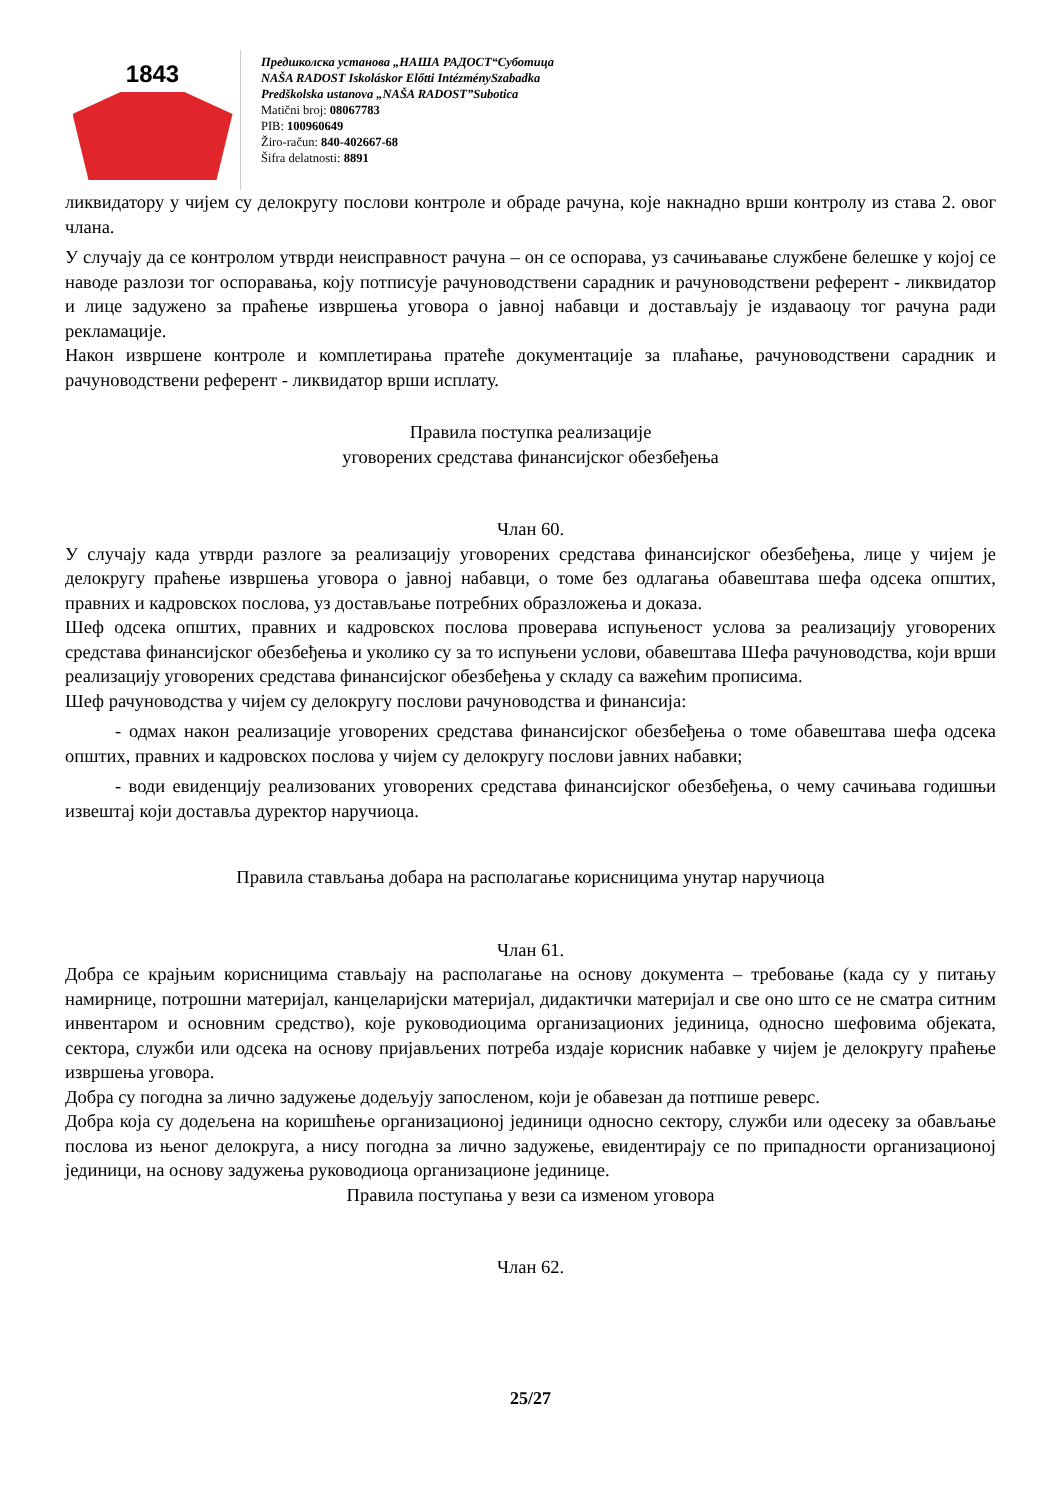1843
Предшколска установа „НАША РАДОСТ“Суботица
NAŠA RADOST Iskoláskor Előtti IntézménySzabadka
Predškolska ustanova „NAŠA RADOST”Subotica
Matični broj: 08067783
PIB: 100960649
Žiro-račun: 840-402667-68
Šifra delatnosti: 8891
ликвидатору у чијем су делокругу послови контроле и обраде рачуна, које накнадно врши контролу из става 2. овог члана.
У случају да се контролом утврди неисправност рачуна – он се оспорава, уз сачињавање службене белешке у којој се наводе разлози тог оспоравања, коју потписује рачуноводствени сарадник и рачуноводствени референт - ликвидатор и лице задужено за праћење извршења уговора о јавној набавци и достављају је издаваоцу тог рачуна ради рекламације.
Након извршене контроле и комплетирања пратеће документације за плаћање, рачуноводствени сарадник и рачуноводствени референт - ликвидатор врши исплату.
Правила поступка реализације
уговорених средстава финансијског обезбеђења
Члан 60.
У случају када утврди разлоге за реализацију уговорених средстава финансијског обезбеђења, лице у чијем је делокругу праћење извршења уговора о јавној набавци, о томе без одлагања обавештава шефа одсека општих, правних и кадровскох послова, уз достављање потребних образложења и доказа.
Шеф одсека општих, правних и кадровскох послова проверава испуњеност услова за реализацију уговорених средстава финансијског обезбеђења и уколико су за то испуњени услови, обавештава Шефа рачуноводства, који врши реализацију уговорених средстава финансијског обезбеђења у складу са важећим прописима.
Шеф рачуноводства у чијем су делокругу послови рачуноводства и финансија:
- одмах након реализације уговорених средстава финансијског обезбеђења о томе обавештава шефа одсека општих, правних и кадровскох послова у чијем су делокругу послови јавних набавки;
- води евиденцију реализованих уговорених средстава финансијског обезбеђења, о чему сачињава годишњи извештај који доставља дуректор наручиоца.
Правила стављања добара на располагање корисницима унутар наручиоца
Члан 61.
Добра се крајњим корисницима стављају на располагање на основу документа – требовање (када су у питању намирнице, потрошни материјал, канцеларијски материјал, дидактички материјал и све оно што се не сматра ситним инвентаром и основним средство), које руководиоцима организационих јединица, односно шефовима објеката, сектора, служби или одсека на основу пријављених потреба издаје корисник набавке у чијем је делокругу праћење извршења уговора.
Добра су погодна за лично задужење додељују запосленом, који је обавезан да потпише реверс.
Добра која су додељена на коришћење организационој јединици односно сектору, служби или одесеку за обављање послова из њеног делокруга, а нису погодна за лично задужење, евидентирају се по припадности организационој јединици, на основу задужења руководиоца организационе јединице.
Правила поступања у вези са изменом уговора
Члан 62.
25/27